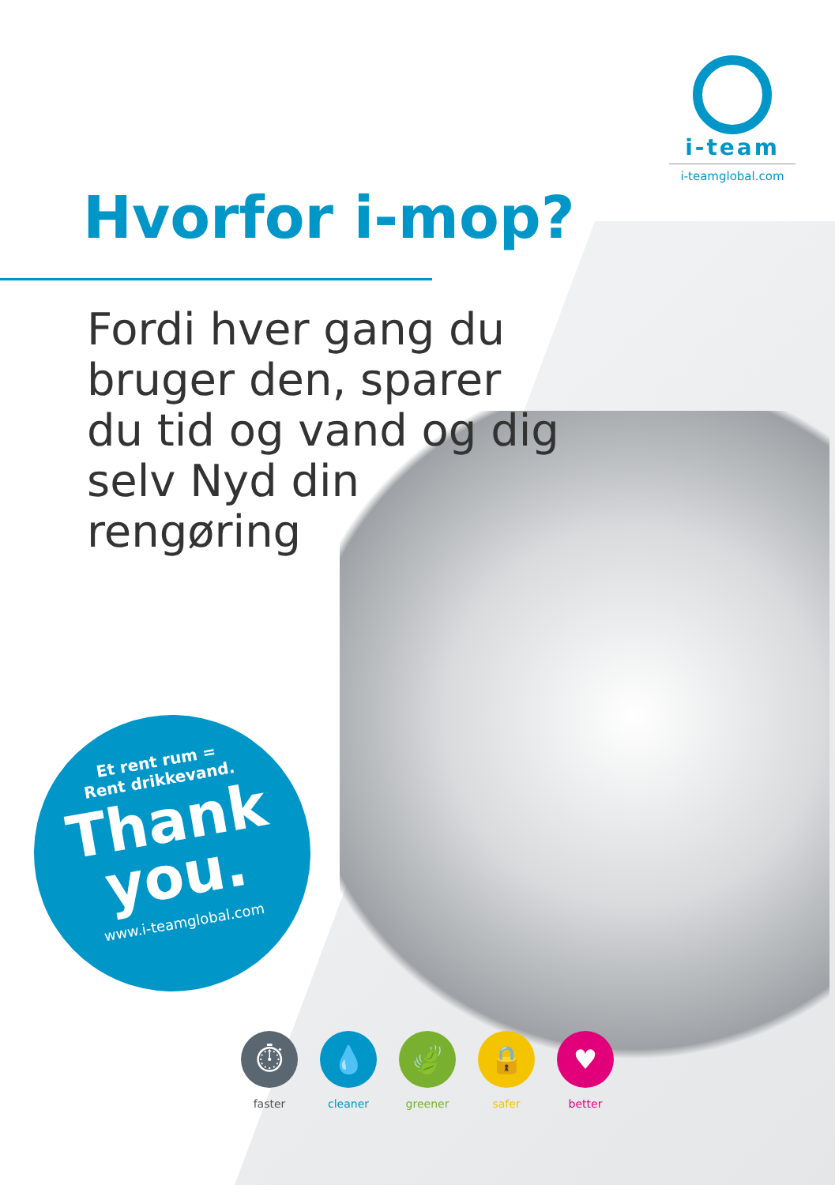i-team
i-teamglobal.com
Hvorfor i-mop?
Fordi hver gang du bruger den, sparer du tid og vand og dig selv Nyd din rengøring
Et rent rum =
Rent drikkevand.
Thank
you.
www.i-teamglobal.com
⏱
faster
💧
cleaner
🍃
greener
🔒
safer
♥
better